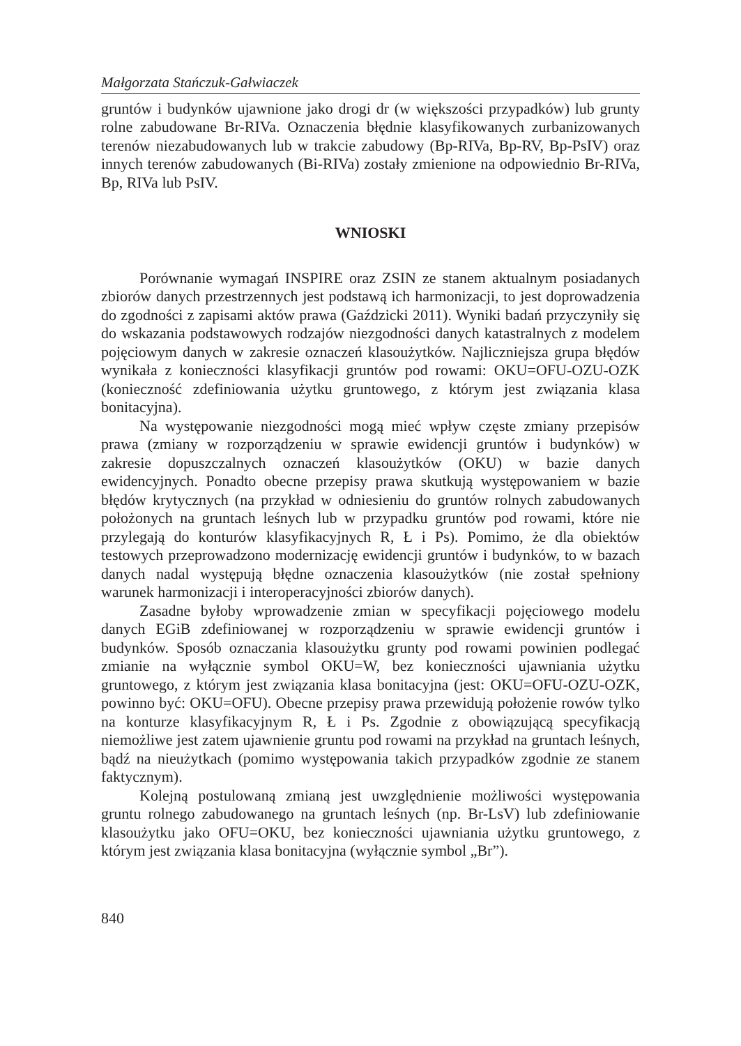Małgorzata Stańczuk-Gałwiaczek
gruntów i budynków ujawnione jako drogi dr (w większości przypadków) lub grunty rolne zabudowane Br-RIVa. Oznaczenia błędnie klasyfikowanych zurbanizowanych terenów niezabudowanych lub w trakcie zabudowy (Bp-RIVa, Bp-RV, Bp-PsIV) oraz innych terenów zabudowanych (Bi-RIVa) zostały zmienione na odpowiednio Br-RIVa, Bp, RIVa lub PsIV.
WNIOSKI
Porównanie wymagań INSPIRE oraz ZSIN ze stanem aktualnym posiadanych zbiorów danych przestrzennych jest podstawą ich harmonizacji, to jest doprowadzenia do zgodności z zapisami aktów prawa (Gaździcki 2011). Wyniki badań przyczyniły się do wskazania podstawowych rodzajów niezgodności danych katastralnych z modelem pojęciowym danych w zakresie oznaczeń klasoużytków. Najliczniejsza grupa błędów wynikała z konieczności klasyfikacji gruntów pod rowami: OKU=OFU-OZU-OZK (konieczność zdefiniowania użytku gruntowego, z którym jest związania klasa bonitacyjna).
Na występowanie niezgodności mogą mieć wpływ częste zmiany przepisów prawa (zmiany w rozporządzeniu w sprawie ewidencji gruntów i budynków) w zakresie dopuszczalnych oznaczeń klasoużytków (OKU) w bazie danych ewidencyjnych. Ponadto obecne przepisy prawa skutkują występowaniem w bazie błędów krytycznych (na przykład w odniesieniu do gruntów rolnych zabudowanych położonych na gruntach leśnych lub w przypadku gruntów pod rowami, które nie przylegają do konturów klasyfikacyjnych R, Ł i Ps). Pomimo, że dla obiektów testowych przeprowadzono modernizację ewidencji gruntów i budynków, to w bazach danych nadal występują błędne oznaczenia klasoużytków (nie został spełniony warunek harmonizacji i interoperacyjności zbiorów danych).
Zasadne byłoby wprowadzenie zmian w specyfikacji pojęciowego modelu danych EGiB zdefiniowanej w rozporządzeniu w sprawie ewidencji gruntów i budynków. Sposób oznaczania klasoużytku grunty pod rowami powinien podlegać zmianie na wyłącznie symbol OKU=W, bez konieczności ujawniania użytku gruntowego, z którym jest związania klasa bonitacyjna (jest: OKU=OFU-OZU-OZK, powinno być: OKU=OFU). Obecne przepisy prawa przewidują położenie rowów tylko na konturze klasyfikacyjnym R, Ł i Ps. Zgodnie z obowiązującą specyfikacją niemożliwe jest zatem ujawnienie gruntu pod rowami na przykład na gruntach leśnych, bądź na nieużytkach (pomimo występowania takich przypadków zgodnie ze stanem faktycznym).
Kolejną postulowaną zmianą jest uwzględnienie możliwości występowania gruntu rolnego zabudowanego na gruntach leśnych (np. Br-LsV) lub zdefiniowanie klasoużytku jako OFU=OKU, bez konieczności ujawniania użytku gruntowego, z którym jest związania klasa bonitacyjna (wyłącznie symbol „Br”).
840